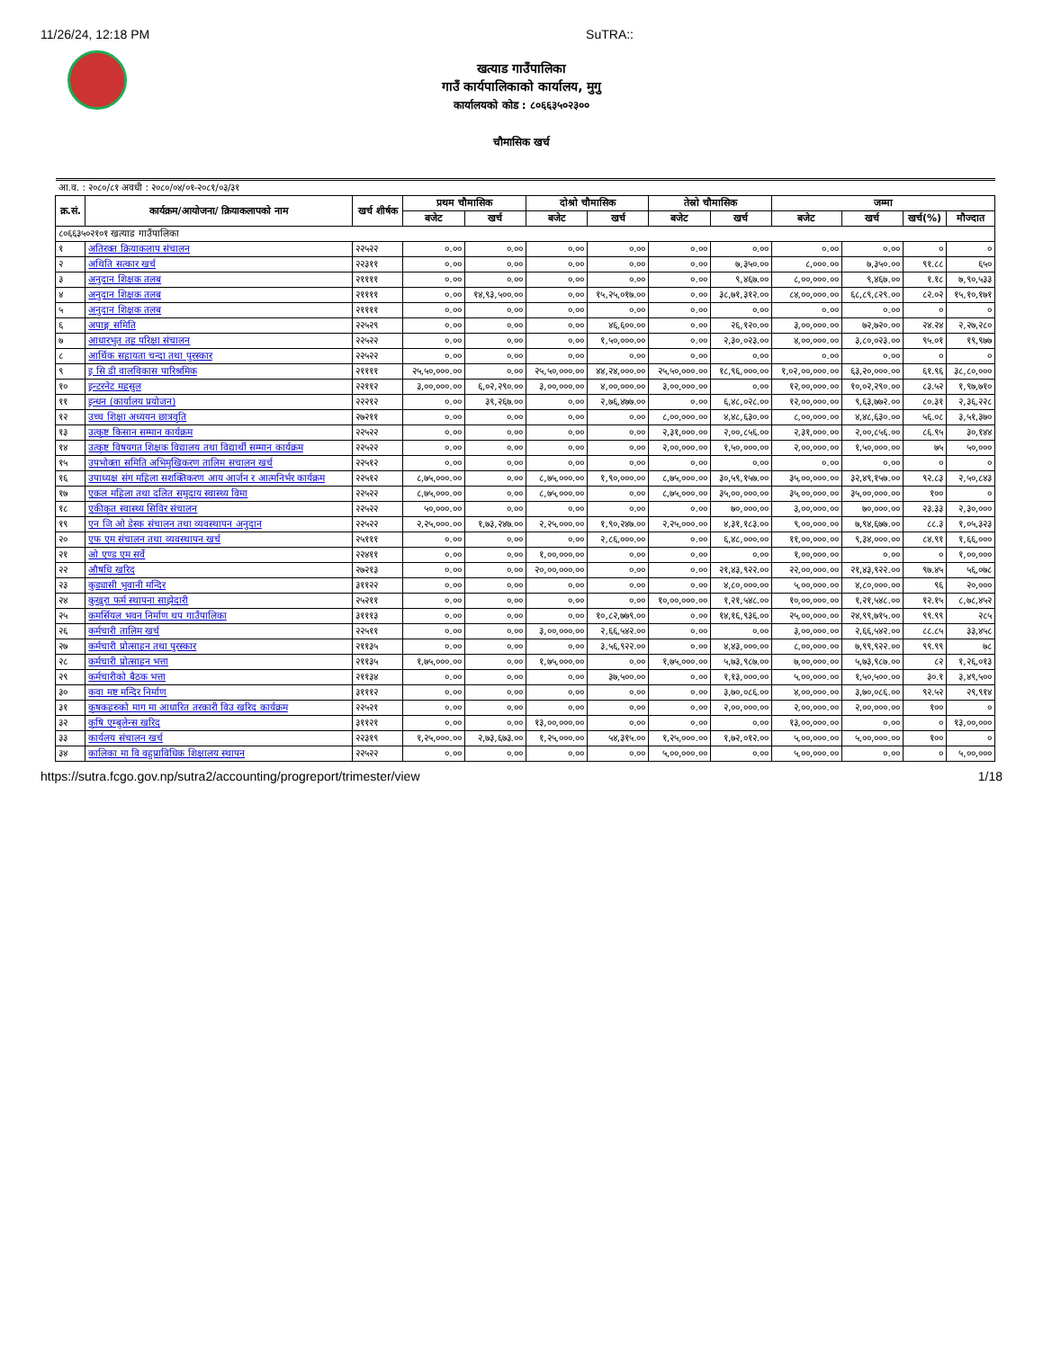11/26/24, 12:18 PM SuTRA::
खत्याड गाउँपालिका
गाउँ कार्यपालिकाको कार्यालय, मुगु
कार्यालयको कोड : ८०६६३५०२३००
चौमासिक खर्च
| आ.व. : २०८०/८१ अवधी : २०८०/०४/०१-२०८१/०३/३१ | | | | | | | | | | | | |
| क्र.सं. | कार्यक्रम/आयोजना/ क्रियाकलापको नाम | खर्च शीर्षक | प्रथम चौमासिक | | दोश्रो चौमासिक | | तेस्रो चौमासिक | | जम्मा | | | |
| | | | बजेट | खर्च | बजेट | खर्च | बजेट | खर्च | बजेट | खर्च | खर्च(%) | मौज्दात |
| ८०६६३५०२१०१ खत्याड गाउँपालिका | | | | | | | | | | | | |
| १ | अतिरक्त क्रियाकलाप संचालन | २२५२२ | ०.०० | ०.०० | ०.०० | ०.०० | ०.०० | ०.०० | ०.०० | ०.०० | ० | ० |
| २ | अथिति सत्कार खर्च | २२३११ | ०.०० | ०.०० | ०.०० | ०.०० | ०.०० | ७,३५०.०० | ८,०००.०० | ७,३५०.०० | ९१.८८ | ६५० |
| ३ | अनुदान शिक्षक तलब | २११११ | ०.०० | ०.०० | ०.०० | ०.०० | ०.०० | ९,४६७.०० | ८,००,०००.०० | ९,४६७.०० | १.१८ | ७,९०,५३३ |
| ४ | अनुदान शिक्षक तलब | २११११ | ०.०० | १४,९३,५००.०० | ०.०० | १५,२५,०१७.०० | ०.०० | ३८,७१,३१२.०० | ८४,००,०००.०० | ६८,८९,८२९.०० | ८२.०२ | १५,१०,१७१ |
| ५ | अनुदान शिक्षक तलब | २११११ | ०.०० | ०.०० | ०.०० | ०.०० | ०.०० | ०.०० | ०.०० | ०.०० | ० | ० |
| ६ | अपाङ्ग समिति | २२५२९ | ०.०० | ०.०० | ०.०० | ४६,६००.०० | ०.०० | २६,१२०.०० | ३,००,०००.०० | ७२,७२०.०० | २४.२४ | २,२७,२८० |
| ७ | आधारभुत तह परिक्षा संचालन | २२५२२ | ०.०० | ०.०० | ०.०० | १,५०,०००.०० | ०.०० | २,३०,०२३.०० | ४,००,०००.०० | ३,८०,०२३.०० | ९५.०१ | १९,९७७ |
| ८ | आर्थिक सहायता चन्दा तथा पुरस्कार | २२५२२ | ०.०० | ०.०० | ०.०० | ०.०० | ०.०० | ०.०० | ०.०० | ०.०० | ० | ० |
| ९ | इ सि डी वालविकास पारिश्रमिक | २११११ | २५,५०,०००.०० | ०.०० | २५,५०,०००.०० | ४४,२४,०००.०० | २५,५०,०००.०० | १८,९६,०००.०० | १,०२,००,०००.०० | ६३,२०,०००.०० | ६१.९६ | ३८,८०,००० |
| १० | इन्टरनेट महसुल | २२११२ | ३,००,०००.०० | ६,०२,२९०.०० | ३,००,०००.०० | ४,००,०००.०० | ३,००,०००.०० | ०.०० | १२,००,०००.०० | १०,०२,२९०.०० | ८३.५२ | १,९७,७१० |
| ११ | इन्धन (कार्यालय प्रयोजन) | २२२१२ | ०.०० | ३९,२६७.०० | ०.०० | २,७६,४७७.०० | ०.०० | ६,४८,०२८.०० | १२,००,०००.०० | ९,६३,७७२.०० | ८०.३१ | २,३६,२२८ |
| १२ | उच्च शिक्षा अध्ययन छात्रवृति | २७२११ | ०.०० | ०.०० | ०.०० | ०.०० | ८,००,०००.०० | ४,४८,६३०.०० | ८,००,०००.०० | ४,४८,६३०.०० | ५६.०८ | ३,५१,३७० |
| १३ | उत्कृष्ट किसान सम्मान कार्यक्रम | २२५२२ | ०.०० | ०.०० | ०.०० | ०.०० | २,३१,०००.०० | २,००,८५६.०० | २,३१,०००.०० | २,००,८५६.०० | ८६.९५ | ३०,१४४ |
| १४ | उत्कृष्ट विषयगत शिक्षक विद्यालय तथा विद्यार्थी सम्मान कार्यक्रम | २२५२२ | ०.०० | ०.०० | ०.०० | ०.०० | २,००,०००.०० | १,५०,०००.०० | २,००,०००.०० | १,५०,०००.०० | ७५ | ५०,००० |
| १५ | उपभोक्ता समिति अभिमुखिकरण तालिम सचालन खर्च | २२५१२ | ०.०० | ०.०० | ०.०० | ०.०० | ०.०० | ०.०० | ०.०० | ०.०० | ० | ० |
| १६ | उपाध्यक्ष संग महिला सशक्तिकरण आय आर्जन र आत्मनिर्भर कार्यक्रम | २२५१२ | ८,७५,०००.०० | ०.०० | ८,७५,०००.०० | १,९०,०००.०० | ८,७५,०००.०० | ३०,५९,१५७.०० | ३५,००,०००.०० | ३२,४९,१५७.०० | ९२.८३ | २,५०,८४३ |
| १७ | एकल महिला तथा दलित समुदाय स्वास्थ्य विमा | २२५२२ | ८,७५,०००.०० | ०.०० | ८,७५,०००.०० | ०.०० | ८,७५,०००.०० | ३५,००,०००.०० | ३५,००,०००.०० | ३५,००,०००.०० | १०० | ० |
| १८ | एकीकृत स्वास्थ्य सिविर संचालन | २२५२२ | ५०,०००.०० | ०.०० | ०.०० | ०.०० | ०.०० | ७०,०००.०० | ३,००,०००.०० | ७०,०००.०० | २३.३३ | २,३०,००० |
| १९ | एन जि ओ डेस्क संचालन तथा व्यवस्थापन अनुदान | २२५२२ | २,२५,०००.०० | १,७३,२४७.०० | २,२५,०००.०० | १,९०,२४७.०० | २,२५,०००.०० | ४,३१,१८३.०० | ९,००,०००.०० | ७,९४,६७७.०० | ८८.३ | १,०५,३२३ |
| २० | एफ एम संचालन तथा व्यवस्थापन खर्च | २५१११ | ०.०० | ०.०० | ०.०० | २,८६,०००.०० | ०.०० | ६,४८,०००.०० | ११,००,०००.०० | ९,३४,०००.०० | ८४.९१ | १,६६,००० |
| २१ | ओ एण्ड एम सर्वे | २२४११ | ०.०० | ०.०० | १,००,०००.०० | ०.०० | ०.०० | ०.०० | १,००,०००.०० | ०.०० | ० | १,००,००० |
| २२ | औषधि खरिद | २७२१३ | ०.०० | ०.०० | २०,००,०००.०० | ०.०० | ०.०० | २१,४३,९२२.०० | २२,००,०००.०० | २१,४३,९२२.०० | ९७.४५ | ५६,०७८ |
| २३ | कुड्यासी भुवानी मन्दिर | ३११२२ | ०.०० | ०.०० | ०.०० | ०.०० | ०.०० | ४,८०,०००.०० | ५,००,०००.०० | ४,८०,०००.०० | ९६ | २०,००० |
| २४ | कुखुरा फर्म स्थापना साझेदारी | २५२११ | ०.०० | ०.०० | ०.०० | ०.०० | १०,००,०००.०० | १,२१,५४८.०० | १०,००,०००.०० | १,२१,५४८.०० | १२.१५ | ८,७८,४५२ |
| २५ | कमर्सियल भवन निर्माण थप गाउँपालिका | ३१११३ | ०.०० | ०.०० | ०.०० | १०,८२,७७९.०० | ०.०० | १४,१६,९३६.०० | २५,००,०००.०० | २४,९९,७१५.०० | ९९.९९ | २८५ |
| २६ | कर्मचारी तालिम खर्च | २२५११ | ०.०० | ०.०० | ३,००,०००.०० | २,६६,५४२.०० | ०.०० | ०.०० | ३,००,०००.०० | २,६६,५४२.०० | ८८.८५ | ३३,४५८ |
| २७ | कर्मचारी प्रोत्साहन तथा पुरस्कार | २११३५ | ०.०० | ०.०० | ०.०० | ३,५६,९२२.०० | ०.०० | ४,४३,०००.०० | ८,००,०००.०० | ७,९९,९२२.०० | ९९.९९ | ७८ |
| २८ | कर्मचारी प्रोत्साहन भत्ता | २११३५ | १,७५,०००.०० | ०.०० | १,७५,०००.०० | ०.०० | १,७५,०००.०० | ५,७३,९८७.०० | ७,००,०००.०० | ५,७३,९८७.०० | ८२ | १,२६,०१३ |
| २९ | कर्मचारीको बैठक भत्ता | २११३४ | ०.०० | ०.०० | ०.०० | ३७,५००.०० | ०.०० | १,१३,०००.०० | ५,००,०००.०० | १,५०,५००.०० | ३०.१ | ३,४९,५०० |
| ३० | कवा मष्ट मन्दिर निर्माण | ३१११२ | ०.०० | ०.०० | ०.०० | ०.०० | ०.०० | ३,७०,०८६.०० | ४,००,०००.०० | ३,७०,०८६.०० | ९२.५२ | २९,९१४ |
| ३१ | कृषकहरुको माग मा आधारित तरकारी विउ खरिद कार्यक्रम | २२५२१ | ०.०० | ०.०० | ०.०० | ०.०० | ०.०० | २,००,०००.०० | २,००,०००.०० | २,००,०००.०० | १०० | ० |
| ३२ | कृषि एम्बुलेन्स खरिद | ३११२१ | ०.०० | ०.०० | १३,००,०००.०० | ०.०० | ०.०० | ०.०० | १३,००,०००.०० | ०.०० | ० | १३,००,००० |
| ३३ | कार्यलय संचालन खर्च | २२३१९ | १,२५,०००.०० | २,७३,६७३.०० | १,२५,०००.०० | ५४,३१५.०० | १,२५,०००.०० | १,७२,०१२.०० | ५,००,०००.०० | ५,००,०००.०० | १०० | ० |
| ३४ | कालिका मा वि वहुप्राविधिक शिक्षालय स्थापन | २२५२२ | ०.०० | ०.०० | ०.०० | ०.०० | ५,००,०००.०० | ०.०० | ५,००,०००.०० | ०.०० | ० | ५,००,००० |
https://sutra.fcgo.gov.np/sutra2/accounting/progreport/trimester/view 1/18